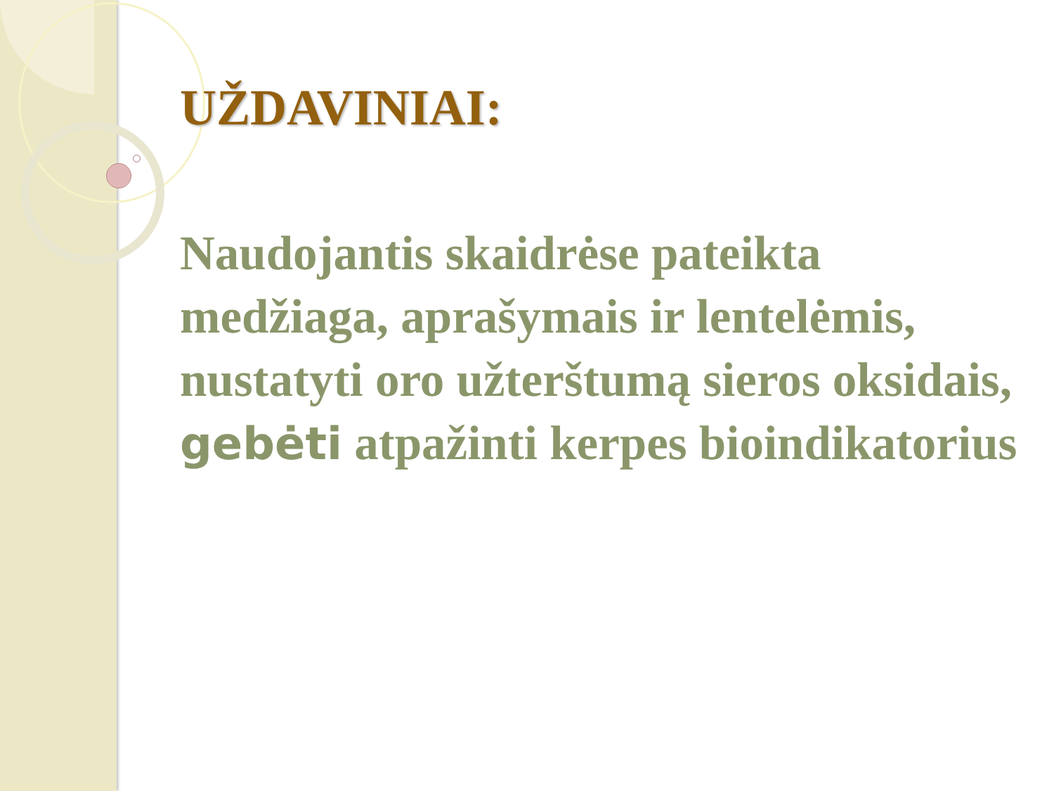UŽDAVINIAI:
Naudojantis skaidrėse pateikta medžiaga, aprašymais ir lentelėmis, nustatyti oro užterštumą sieros oksidais, gebėti atpažinti kerpes bioindikatorius